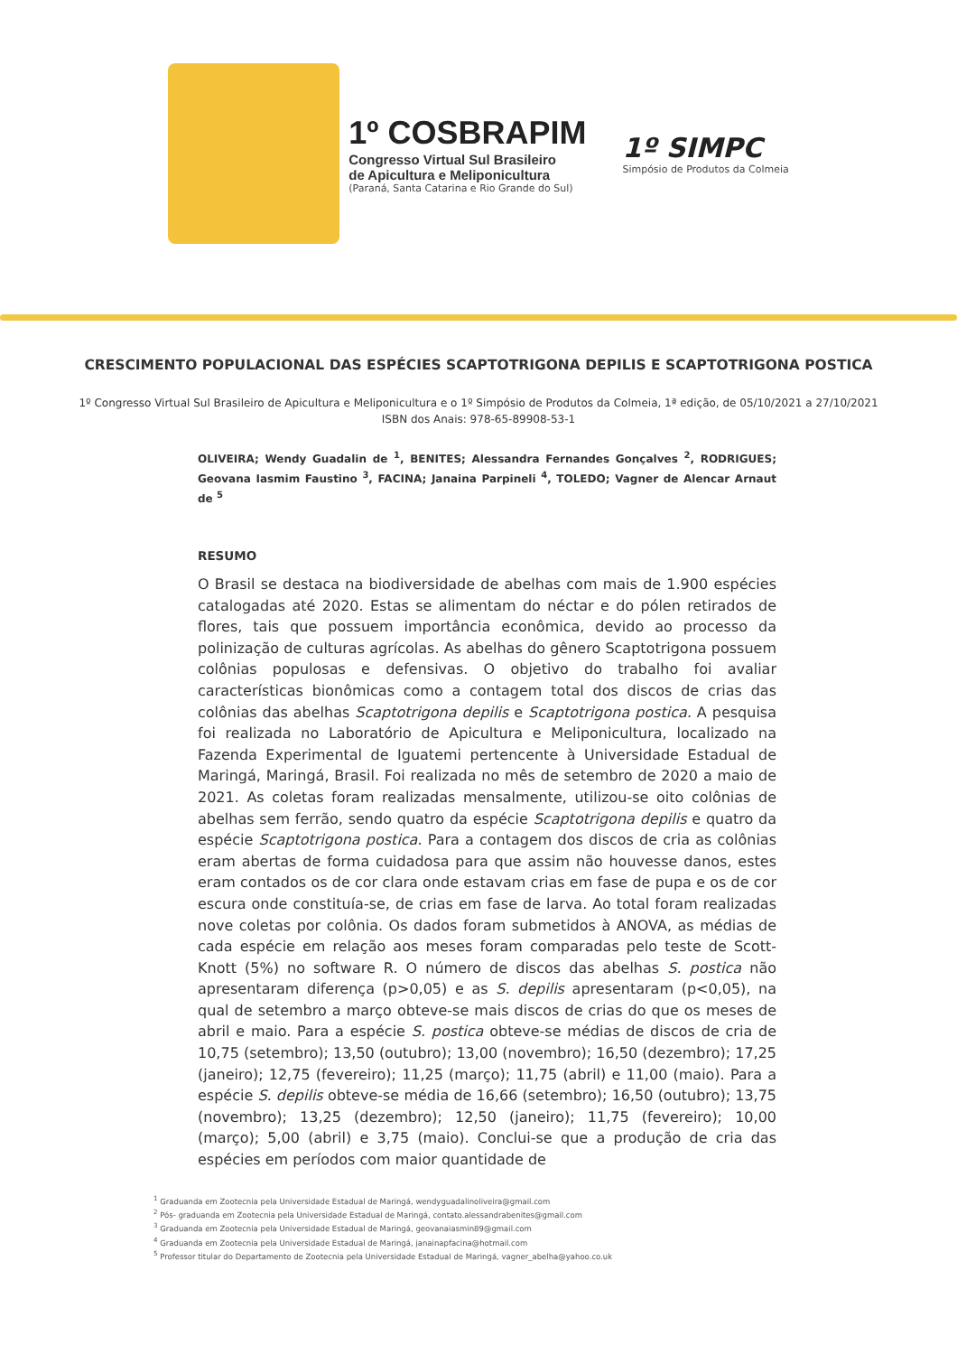1º COSBRAPIM
Congresso Virtual Sul Brasileiro
de Apicultura e Meliponicultura
(Paraná, Santa Catarina e Rio Grande do Sul)
1º SIMPC
Simpósio de Produtos da Colmeia
CRESCIMENTO POPULACIONAL DAS ESPÉCIES SCAPTOTRIGONA DEPILIS E SCAPTOTRIGONA POSTICA
1º Congresso Virtual Sul Brasileiro de Apicultura e Meliponicultura e o 1º Simpósio de Produtos da Colmeia, 1ª edição, de 05/10/2021 a 27/10/2021
ISBN dos Anais: 978-65-89908-53-1
OLIVEIRA; Wendy Guadalin de <sup>1</sup>, BENITES; Alessandra Fernandes Gonçalves <sup>2</sup>, RODRIGUES; Geovana Iasmim Faustino <sup>3</sup>, FACINA; Janaina Parpineli <sup>4</sup>, TOLEDO; Vagner de Alencar Arnaut de <sup>5</sup>
RESUMO
O Brasil se destaca na biodiversidade de abelhas com mais de 1.900 espécies catalogadas até 2020. Estas se alimentam do néctar e do pólen retirados de flores, tais que possuem importância econômica, devido ao processo da polinização de culturas agrícolas. As abelhas do gênero Scaptotrigona possuem colônias populosas e defensivas. O objetivo do trabalho foi avaliar características bionômicas como a contagem total dos discos de crias das colônias das abelhas Scaptotrigona depilis e Scaptotrigona postica. A pesquisa foi realizada no Laboratório de Apicultura e Meliponicultura, localizado na Fazenda Experimental de Iguatemi pertencente à Universidade Estadual de Maringá, Maringá, Brasil. Foi realizada no mês de setembro de 2020 a maio de 2021. As coletas foram realizadas mensalmente, utilizou-se oito colônias de abelhas sem ferrão, sendo quatro da espécie Scaptotrigona depilis e quatro da espécie Scaptotrigona postica. Para a contagem dos discos de cria as colônias eram abertas de forma cuidadosa para que assim não houvesse danos, estes eram contados os de cor clara onde estavam crias em fase de pupa e os de cor escura onde constituía-se, de crias em fase de larva. Ao total foram realizadas nove coletas por colônia. Os dados foram submetidos à ANOVA, as médias de cada espécie em relação aos meses foram comparadas pelo teste de Scott-Knott (5%) no software R. O número de discos das abelhas S. postica não apresentaram diferença (p>0,05) e as S. depilis apresentaram (p<0,05), na qual de setembro a março obteve-se mais discos de crias do que os meses de abril e maio. Para a espécie S. postica obteve-se médias de discos de cria de 10,75 (setembro); 13,50 (outubro); 13,00 (novembro); 16,50 (dezembro); 17,25 (janeiro); 12,75 (fevereiro); 11,25 (março); 11,75 (abril) e 11,00 (maio). Para a espécie S. depilis obteve-se média de 16,66 (setembro); 16,50 (outubro); 13,75 (novembro); 13,25 (dezembro); 12,50 (janeiro); 11,75 (fevereiro); 10,00 (março); 5,00 (abril) e 3,75 (maio). Conclui-se que a produção de cria das espécies em períodos com maior quantidade de
<sup>1</sup> Graduanda em Zootecnia pela Universidade Estadual de Maringá, wendyguadalinoliveira@gmail.com
<sup>2</sup> Pós- graduanda em Zootecnia pela Universidade Estadual de Maringá, contato.alessandrabenites@gmail.com
<sup>3</sup> Graduanda em Zootecnia pela Universidade Estadual de Maringá, geovanaiasmin89@gmail.com
<sup>4</sup> Graduanda em Zootecnia pela Universidade Estadual de Maringá, janainapfacina@hotmail.com
<sup>5</sup> Professor titular do Departamento de Zootecnia pela Universidade Estadual de Maringá, vagner_abelha@yahoo.co.uk